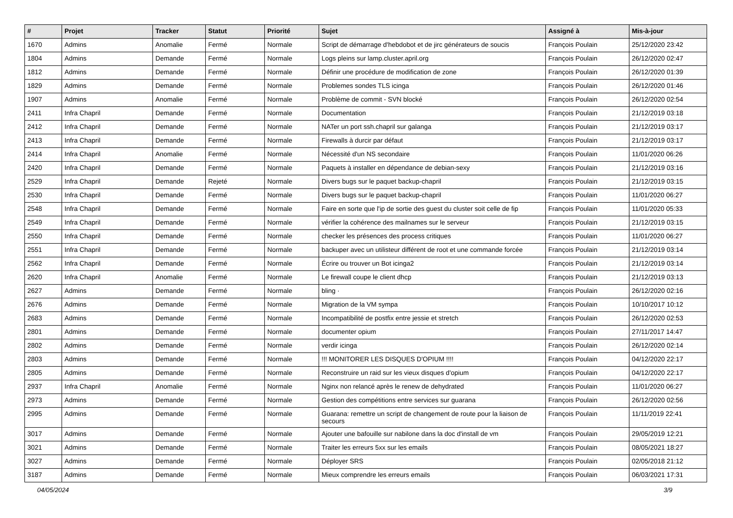| # | Projet | Tracker | Statut | Priorité | Sujet | Assigné à | Mis-à-jour |
| --- | --- | --- | --- | --- | --- | --- | --- |
| 1670 | Admins | Anomalie | Fermé | Normale | Script de démarrage d'hebdobot et de jirc générateurs de soucis | François Poulain | 25/12/2020 23:42 |
| 1804 | Admins | Demande | Fermé | Normale | Logs pleins sur lamp.cluster.april.org | François Poulain | 26/12/2020 02:47 |
| 1812 | Admins | Demande | Fermé | Normale | Définir une procédure de modification de zone | François Poulain | 26/12/2020 01:39 |
| 1829 | Admins | Demande | Fermé | Normale | Problemes sondes TLS icinga | François Poulain | 26/12/2020 01:46 |
| 1907 | Admins | Anomalie | Fermé | Normale | Problème de commit - SVN blocké | François Poulain | 26/12/2020 02:54 |
| 2411 | Infra Chapril | Demande | Fermé | Normale | Documentation | François Poulain | 21/12/2019 03:18 |
| 2412 | Infra Chapril | Demande | Fermé | Normale | NATer un port ssh.chapril sur galanga | François Poulain | 21/12/2019 03:17 |
| 2413 | Infra Chapril | Demande | Fermé | Normale | Firewalls à durcir par défaut | François Poulain | 21/12/2019 03:17 |
| 2414 | Infra Chapril | Anomalie | Fermé | Normale | Nécessité d'un NS secondaire | François Poulain | 11/01/2020 06:26 |
| 2420 | Infra Chapril | Demande | Fermé | Normale | Paquets à installer en dépendance de debian-sexy | François Poulain | 21/12/2019 03:16 |
| 2529 | Infra Chapril | Demande | Rejeté | Normale | Divers bugs sur le paquet backup-chapril | François Poulain | 21/12/2019 03:15 |
| 2530 | Infra Chapril | Demande | Fermé | Normale | Divers bugs sur le paquet backup-chapril | François Poulain | 11/01/2020 06:27 |
| 2548 | Infra Chapril | Demande | Fermé | Normale | Faire en sorte que l'ip de sortie des guest du cluster soit celle de fip | François Poulain | 11/01/2020 05:33 |
| 2549 | Infra Chapril | Demande | Fermé | Normale | vérifier la cohérence des mailnames sur le serveur | François Poulain | 21/12/2019 03:15 |
| 2550 | Infra Chapril | Demande | Fermé | Normale | checker les présences des process critiques | François Poulain | 11/01/2020 06:27 |
| 2551 | Infra Chapril | Demande | Fermé | Normale | backuper avec un utilisteur différent de root et une commande forcée | François Poulain | 21/12/2019 03:14 |
| 2562 | Infra Chapril | Demande | Fermé | Normale | Écrire ou trouver un Bot icinga2 | François Poulain | 21/12/2019 03:14 |
| 2620 | Infra Chapril | Anomalie | Fermé | Normale | Le firewall coupe le client dhcp | François Poulain | 21/12/2019 03:13 |
| 2627 | Admins | Demande | Fermé | Normale | bling · | François Poulain | 26/12/2020 02:16 |
| 2676 | Admins | Demande | Fermé | Normale | Migration de la VM sympa | François Poulain | 10/10/2017 10:12 |
| 2683 | Admins | Demande | Fermé | Normale | Incompatibilité de postfix entre jessie et stretch | François Poulain | 26/12/2020 02:53 |
| 2801 | Admins | Demande | Fermé | Normale | documenter opium | François Poulain | 27/11/2017 14:47 |
| 2802 | Admins | Demande | Fermé | Normale | verdir icinga | François Poulain | 26/12/2020 02:14 |
| 2803 | Admins | Demande | Fermé | Normale | !!! MONITORER LES DISQUES D'OPIUM !!!! | François Poulain | 04/12/2020 22:17 |
| 2805 | Admins | Demande | Fermé | Normale | Reconstruire un raid sur les vieux disques d'opium | François Poulain | 04/12/2020 22:17 |
| 2937 | Infra Chapril | Anomalie | Fermé | Normale | Nginx non relancé après le renew de dehydrated | François Poulain | 11/01/2020 06:27 |
| 2973 | Admins | Demande | Fermé | Normale | Gestion des compétitions entre services sur guarana | François Poulain | 26/12/2020 02:56 |
| 2995 | Admins | Demande | Fermé | Normale | Guarana: remettre un script de changement de route pour la liaison de secours | François Poulain | 11/11/2019 22:41 |
| 3017 | Admins | Demande | Fermé | Normale | Ajouter une bafouille sur nabilone dans la doc d'install de vm | François Poulain | 29/05/2019 12:21 |
| 3021 | Admins | Demande | Fermé | Normale | Traiter les erreurs 5xx sur les emails | François Poulain | 08/05/2021 18:27 |
| 3027 | Admins | Demande | Fermé | Normale | Déployer SRS | François Poulain | 02/05/2018 21:12 |
| 3187 | Admins | Demande | Fermé | Normale | Mieux comprendre les erreurs emails | François Poulain | 06/03/2021 17:31 |
04/05/2024 3/9